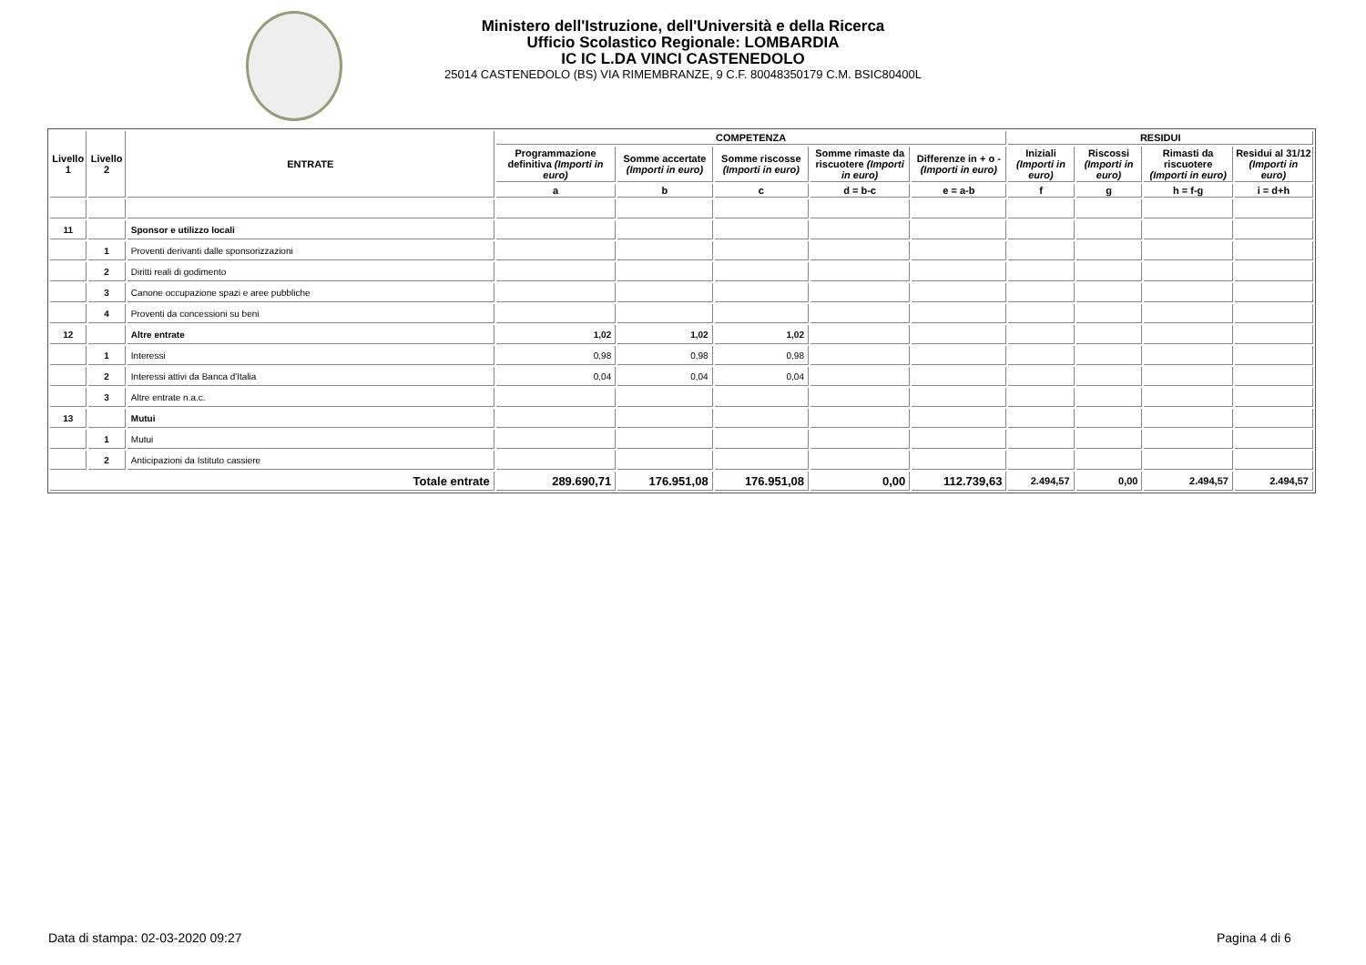Ministero dell'Istruzione, dell'Università e della Ricerca
Ufficio Scolastico Regionale: LOMBARDIA
IC IC L.DA VINCI CASTENEDOLO
25014 CASTENEDOLO (BS) VIA RIMEMBRANZE, 9 C.F. 80048350179 C.M. BSIC80400L
| Livello 1 | Livello 2 | ENTRATE | COMPETENZA | | | | | RESIDUI | | | |
| --- | --- | --- | --- | --- | --- | --- | --- | --- | --- | --- | --- |
| | | | Programmazione definitiva (Importi in euro) | Somme accertate (Importi in euro) | Somme riscosse (Importi in euro) | Somme rimaste da riscuotere (Importi in euro) | Differenze in + o - (Importi in euro) | Iniziali (Importi in euro) | Riscossi (Importi in euro) | Rimasti da riscuotere (Importi in euro) | Residui al 31/12 (Importi in euro) |
| | | | a | b | c | d = b-c | e = a-b | f | g | h = f-g | i = d+h |
| 11 | | Sponsor e utilizzo locali | | | | | | | | | |
| | 1 | Proventi derivanti dalle sponsorizzazioni | | | | | | | | | |
| | 2 | Diritti reali di godimento | | | | | | | | | |
| | 3 | Canone occupazione spazi e aree pubbliche | | | | | | | | | |
| | 4 | Proventi da concessioni su beni | | | | | | | | | |
| 12 | | Altre entrate | 1,02 | 1,02 | 1,02 | | | | | | |
| | 1 | Interessi | 0,98 | 0,98 | 0,98 | | | | | | |
| | 2 | Interessi attivi da Banca d'Italia | 0,04 | 0,04 | 0,04 | | | | | | |
| | 3 | Altre entrate n.a.c. | | | | | | | | | |
| 13 | | Mutui | | | | | | | | | |
| | 1 | Mutui | | | | | | | | | |
| | 2 | Anticipazioni da Istituto cassiere | | | | | | | | | |
| Totale entrate | | | 289.690,71 | 176.951,08 | 176.951,08 | 0,00 | 112.739,63 | 2.494,57 | 0,00 | 2.494,57 | 2.494,57 |
Data di stampa: 02-03-2020 09:27
Pagina 4 di 6